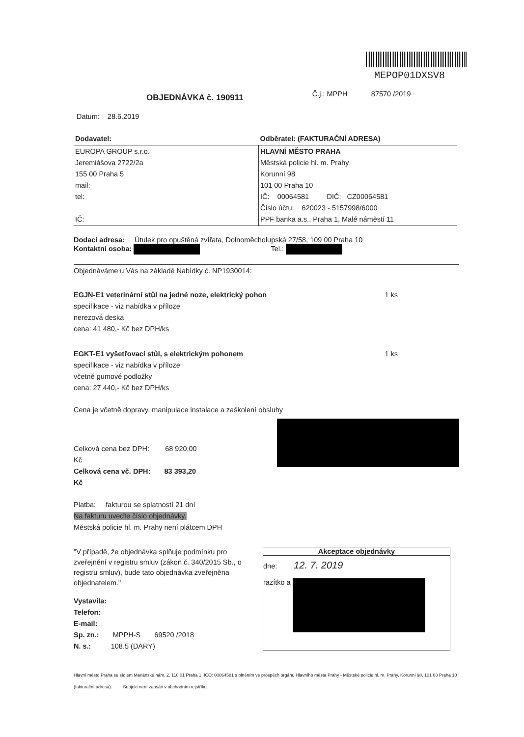MEPOP01DXSV8
OBJEDNÁVKA č. 190911
Č.j.: MPPH 87570 /2019
Datum: 28.6.2019
| Dodavatel: | Odběratel: (FAKTURAČNÍ ADRESA) |
| EUROPA GROUP s.r.o. Jeremiášova 2722/2a 155 00 Praha 5 mail: tel: IČ: | HLAVNÍ MĚSTO PRAHA Městská policie hl. m. Prahy Korunní 98 101 00 Praha 10 IČ: 00064581 DIČ: CZ00064581 Číslo účtu: 620023 - 5157998/6000 PPF banka a.s., Praha 1, Malé náměstí 11 |
Dodací adresa: Útulek pro opuštěná zvířata, Dolnoměcholupská 27/58, 109 00 Praha 10
Kontaktní osoba: Tel.:
Objednáváme u Vás na základě Nabídky č. NP1930014:
EGJN-E1 veterinární stůl na jedné noze, elektrický pohon 1 ks
specifikace - viz nabídka v příloze
nerezová deska
cena: 41 480,- Kč bez DPH/ks
EGKT-E1 vyšetřovací stůl, s elektrickým pohonem 1 ks
specifikace - viz nabídka v příloze
včetně gumové podložky
cena: 27 440,- Kč bez DPH/ks
Cena je včetně dopravy, manipulace instalace a zaškolení obsluhy
Celková cena bez DPH: 68 920,00 Kč
Celková cena vč. DPH: 83 393,20 Kč
Platba: fakturou se splatností 21 dní
Na fakturu uveďte číslo objednávky.
Městská policie hl. m. Prahy není plátcem DPH
"V případě, že objednávka splňuje podmínku pro zveřejnění v registru smluv (zákon č. 340/2015 Sb., o registru smluv), bude tato objednávka zveřejněna objednatelem."
Vystavila:
Telefon:
E-mail:
Sp. zn.: MPPH-S 69520 /2018
N. s.: 108.5 (DARY)
Akceptace objednávky
dne: 12. 7. 2019
razítko a
Hlavní město Praha se sídlem Mariánské nám. 2, 110 01 Praha 1, IČO: 00064581 s plněním ve prospěch orgánu Hlavního města Prahy - Městské policie hl. m. Prahy, Korunní 98, 101 00 Praha 10 (fakturační adresa). Subjekt není zapsán v obchodním rejstříku.